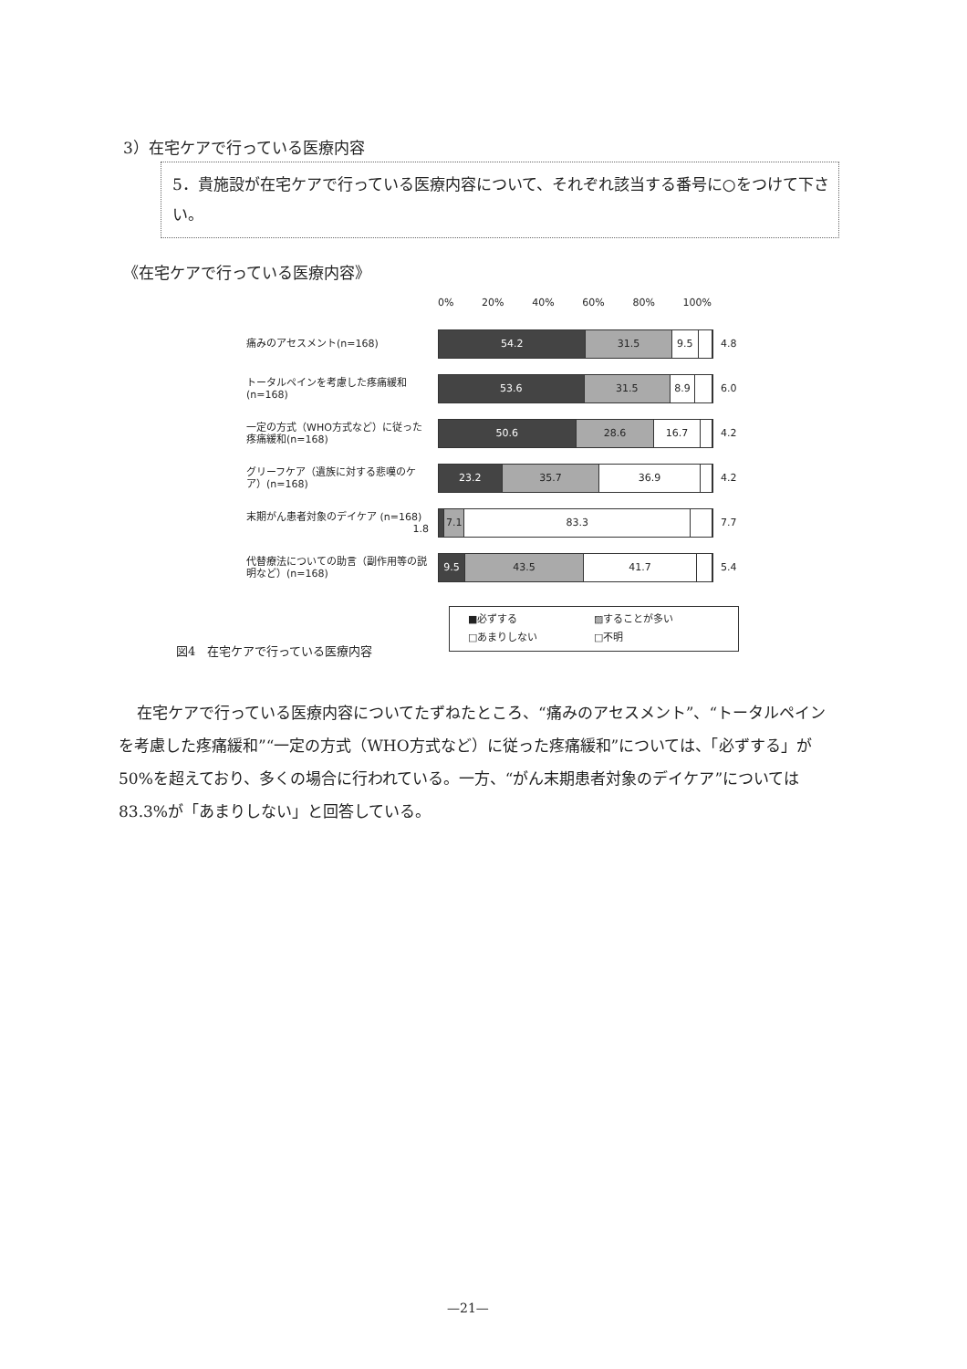3）在宅ケアで行っている医療内容
5．貴施設が在宅ケアで行っている医療内容について、それぞれ該当する番号に○をつけて下さい。
《在宅ケアで行っている医療内容》
0% 20% 40% 60% 80% 100%
痛みのアセスメント(n=168)
54.2 31.5 9.5
4.8
トータルペインを考慮した疼痛緩和(n=168)
53.6 31.5 8.9
6.0
一定の方式（WHO方式など）に従った疼痛緩和(n=168)
50.6 28.6 16.7
4.2
グリーフケア（遺族に対する悲嘆のケア）(n=168)
23.2 35.7 36.9
4.2
末期がん患者対象のデイケア (n=168) 1.8
7.1 83.3
7.7
代替療法についての助言（副作用等の説明など）(n=168)
9.5 43.5 41.7
5.4
■必ずする ▨することが多い □あまりしない □不明
図4　在宅ケアで行っている医療内容
在宅ケアで行っている医療内容についてたずねたところ、“痛みのアセスメント”、“トータルペインを考慮した疼痛緩和”“一定の方式（WHO方式など）に従った疼痛緩和”については、「必ずする」が 50%を超えており、多くの場合に行われている。一方、“がん末期患者対象のデイケア”については 83.3%が「あまりしない」と回答している。
—21—